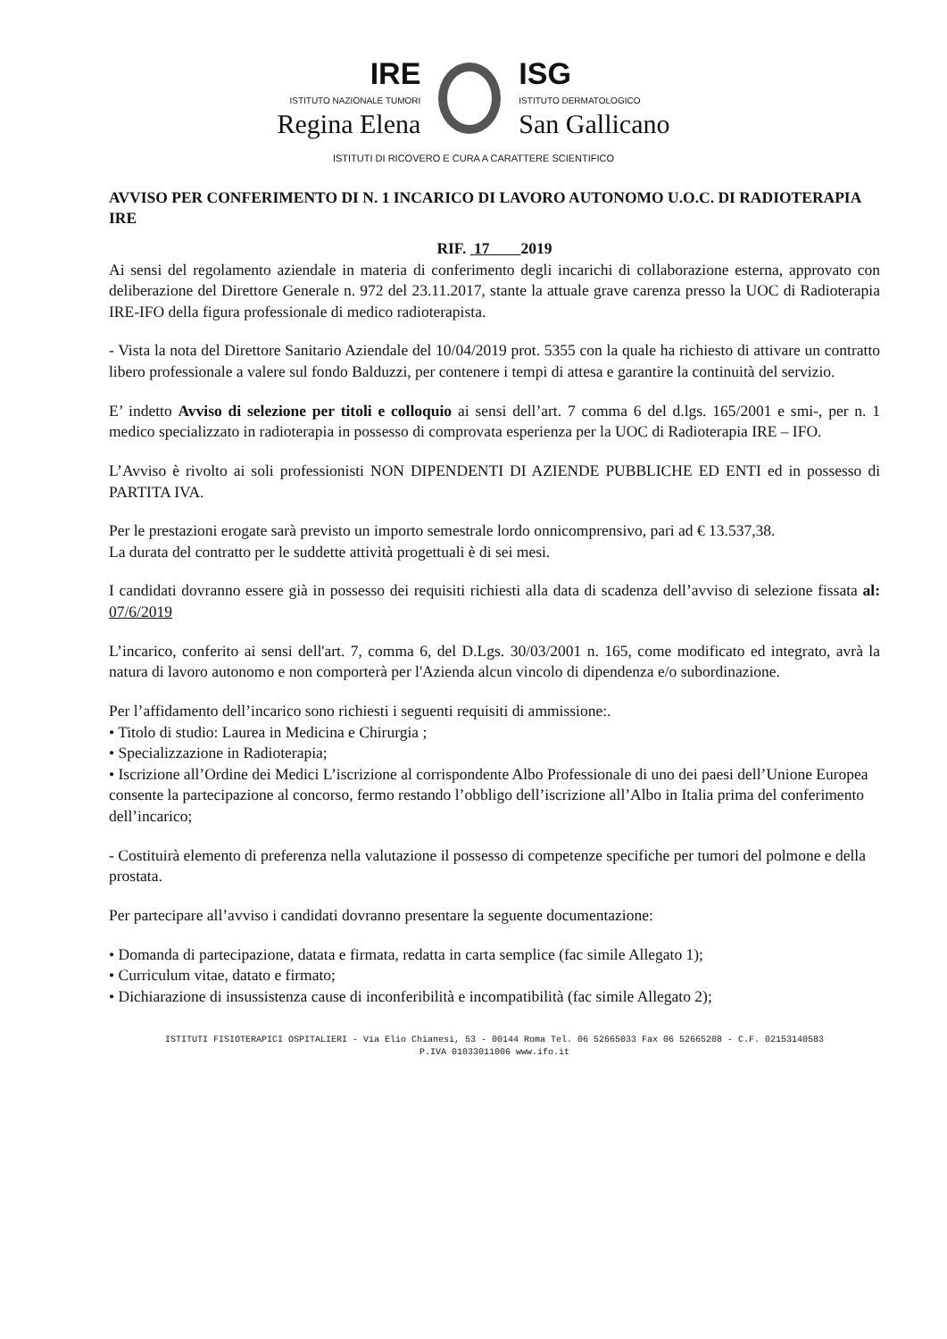IRE
ISTITUTO NAZIONALE TUMORI
Regina Elena
ISG
ISTITUTO DERMATOLOGICO
San Gallicano
ISTITUTI DI RICOVERO E CURA A CARATTERE SCIENTIFICO
AVVISO PER CONFERIMENTO DI N. 1 INCARICO DI LAVORO AUTONOMO U.O.C. DI RADIOTERAPIA IRE
RIF. 17 2019
Ai sensi del regolamento aziendale in materia di conferimento degli incarichi di collaborazione esterna, approvato con deliberazione del Direttore Generale n. 972 del 23.11.2017, stante la attuale grave carenza presso la UOC di Radioterapia IRE-IFO della figura professionale di medico radioterapista.
- Vista la nota del Direttore Sanitario Aziendale del 10/04/2019 prot. 5355 con la quale ha richiesto di attivare un contratto libero professionale a valere sul fondo Balduzzi, per contenere i tempi di attesa e garantire la continuità del servizio.
E’ indetto Avviso di selezione per titoli e colloquio ai sensi dell’art. 7 comma 6 del d.lgs. 165/2001 e smi-, per n. 1 medico specializzato in radioterapia in possesso di comprovata esperienza per la UOC di Radioterapia IRE – IFO.
L’Avviso è rivolto ai soli professionisti NON DIPENDENTI DI AZIENDE PUBBLICHE ED ENTI ed in possesso di PARTITA IVA.
Per le prestazioni erogate sarà previsto un importo semestrale lordo onnicomprensivo, pari ad € 13.537,38.
La durata del contratto per le suddette attività progettuali è di sei mesi.
I candidati dovranno essere già in possesso dei requisiti richiesti alla data di scadenza dell’avviso di selezione fissata al: 07/6/2019
L’incarico, conferito ai sensi dell'art. 7, comma 6, del D.Lgs. 30/03/2001 n. 165, come modificato ed integrato, avrà la natura di lavoro autonomo e non comporterà per l'Azienda alcun vincolo di dipendenza e/o subordinazione.
Per l’affidamento dell’incarico sono richiesti i seguenti requisiti di ammissione:.
• Titolo di studio: Laurea in Medicina e Chirurgia ;
• Specializzazione in Radioterapia;
• Iscrizione all’Ordine dei Medici L’iscrizione al corrispondente Albo Professionale di uno dei paesi dell’Unione Europea consente la partecipazione al concorso, fermo restando l’obbligo dell’iscrizione all’Albo in Italia prima del conferimento dell’incarico;
- Costituirà elemento di preferenza nella valutazione il possesso di competenze specifiche per tumori del polmone e della prostata.
Per partecipare all’avviso i candidati dovranno presentare la seguente documentazione:
• Domanda di partecipazione, datata e firmata, redatta in carta semplice (fac simile Allegato 1);
• Curriculum vitae, datato e firmato;
• Dichiarazione di insussistenza cause di inconferibilità e incompatibilità (fac simile Allegato 2);
ISTITUTI FISIOTERAPICI OSPITALIERI - Via Elio Chianesi, 53 - 00144 Roma Tel. 06 52665033 Fax 06 52665208 - C.F. 02153140583
P.IVA 01033011006 www.ifo.it